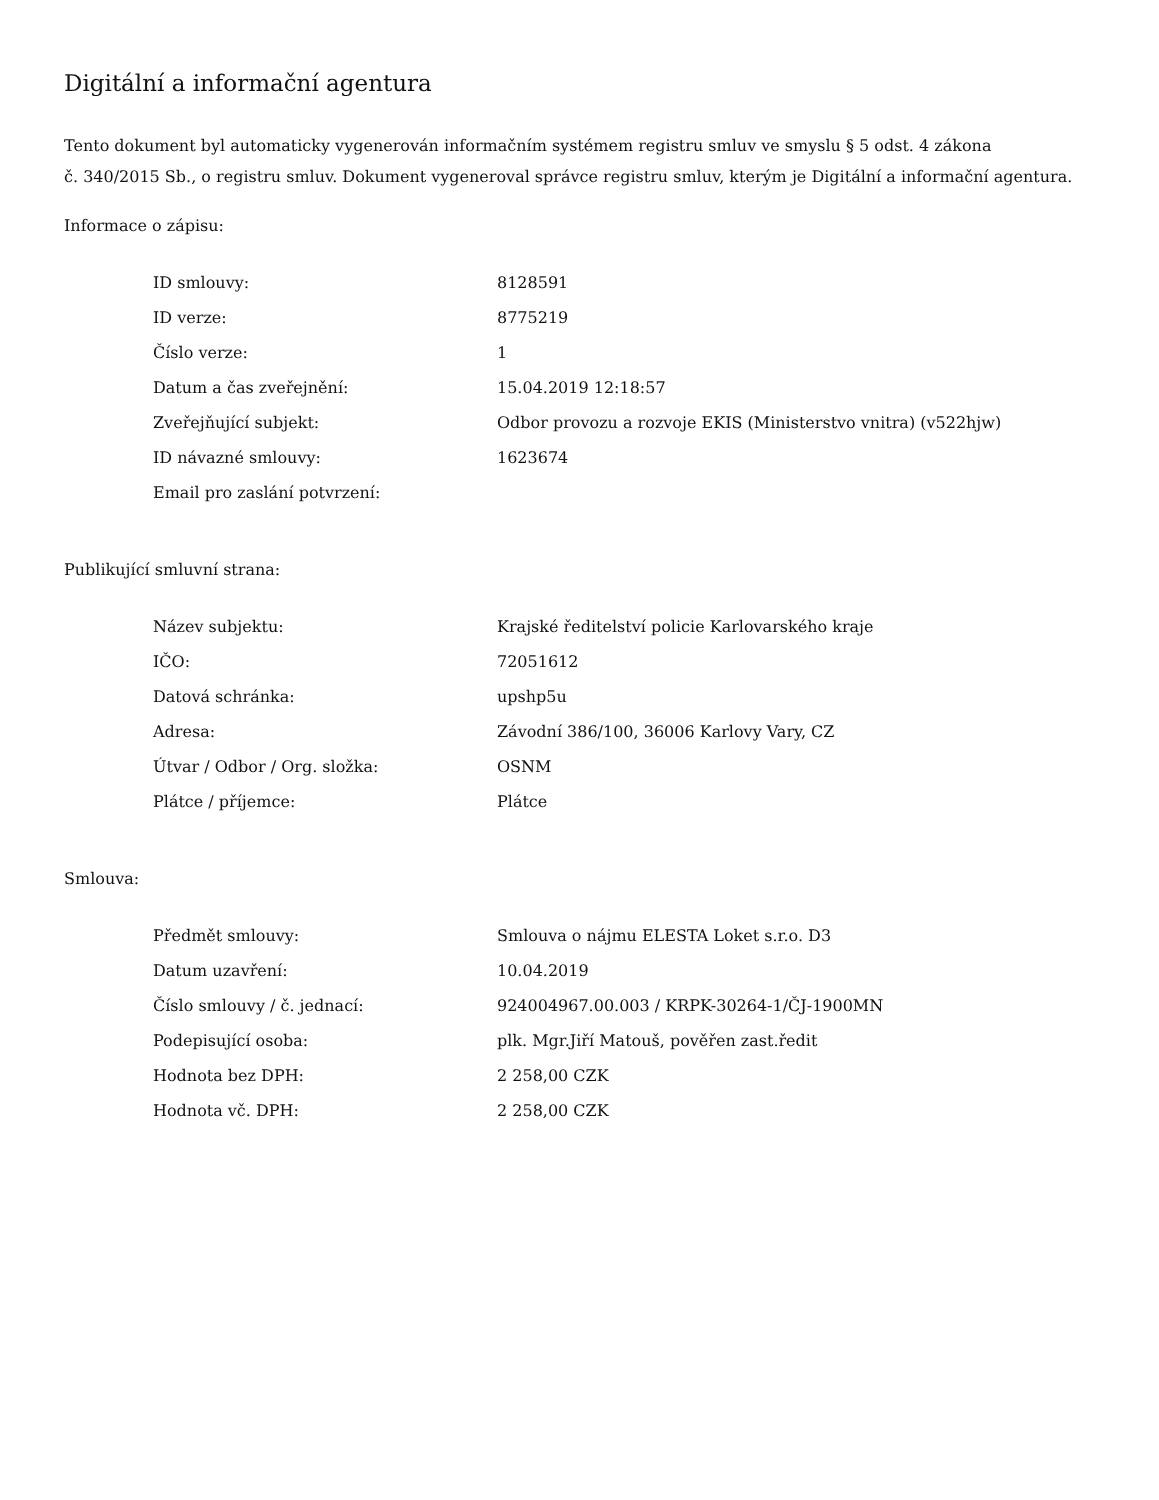Digitální a informační agentura
Tento dokument byl automaticky vygenerován informačním systémem registru smluv ve smyslu § 5 odst. 4 zákona
č. 340/2015 Sb., o registru smluv. Dokument vygeneroval správce registru smluv, kterým je Digitální a informační agentura.
Informace o zápisu:
| ID smlouvy: | 8128591 |
| ID verze: | 8775219 |
| Číslo verze: | 1 |
| Datum a čas zveřejnění: | 15.04.2019 12:18:57 |
| Zveřejňující subjekt: | Odbor provozu a rozvoje EKIS (Ministerstvo vnitra) (v522hjw) |
| ID návazné smlouvy: | 1623674 |
| Email pro zaslání potvrzení: | |
Publikující smluvní strana:
| Název subjektu: | Krajské ředitelství policie Karlovarského kraje |
| IČO: | 72051612 |
| Datová schránka: | upshp5u |
| Adresa: | Závodní 386/100, 36006 Karlovy Vary, CZ |
| Útvar / Odbor / Org. složka: | OSNM |
| Plátce / příjemce: | Plátce |
Smlouva:
| Předmět smlouvy: | Smlouva o nájmu ELESTA Loket s.r.o. D3 |
| Datum uzavření: | 10.04.2019 |
| Číslo smlouvy / č. jednací: | 924004967.00.003 / KRPK-30264-1/ČJ-1900MN |
| Podepisující osoba: | plk. Mgr.Jiří Matouš, pověřen zast.ředit |
| Hodnota bez DPH: | 2 258,00 CZK |
| Hodnota vč. DPH: | 2 258,00 CZK |